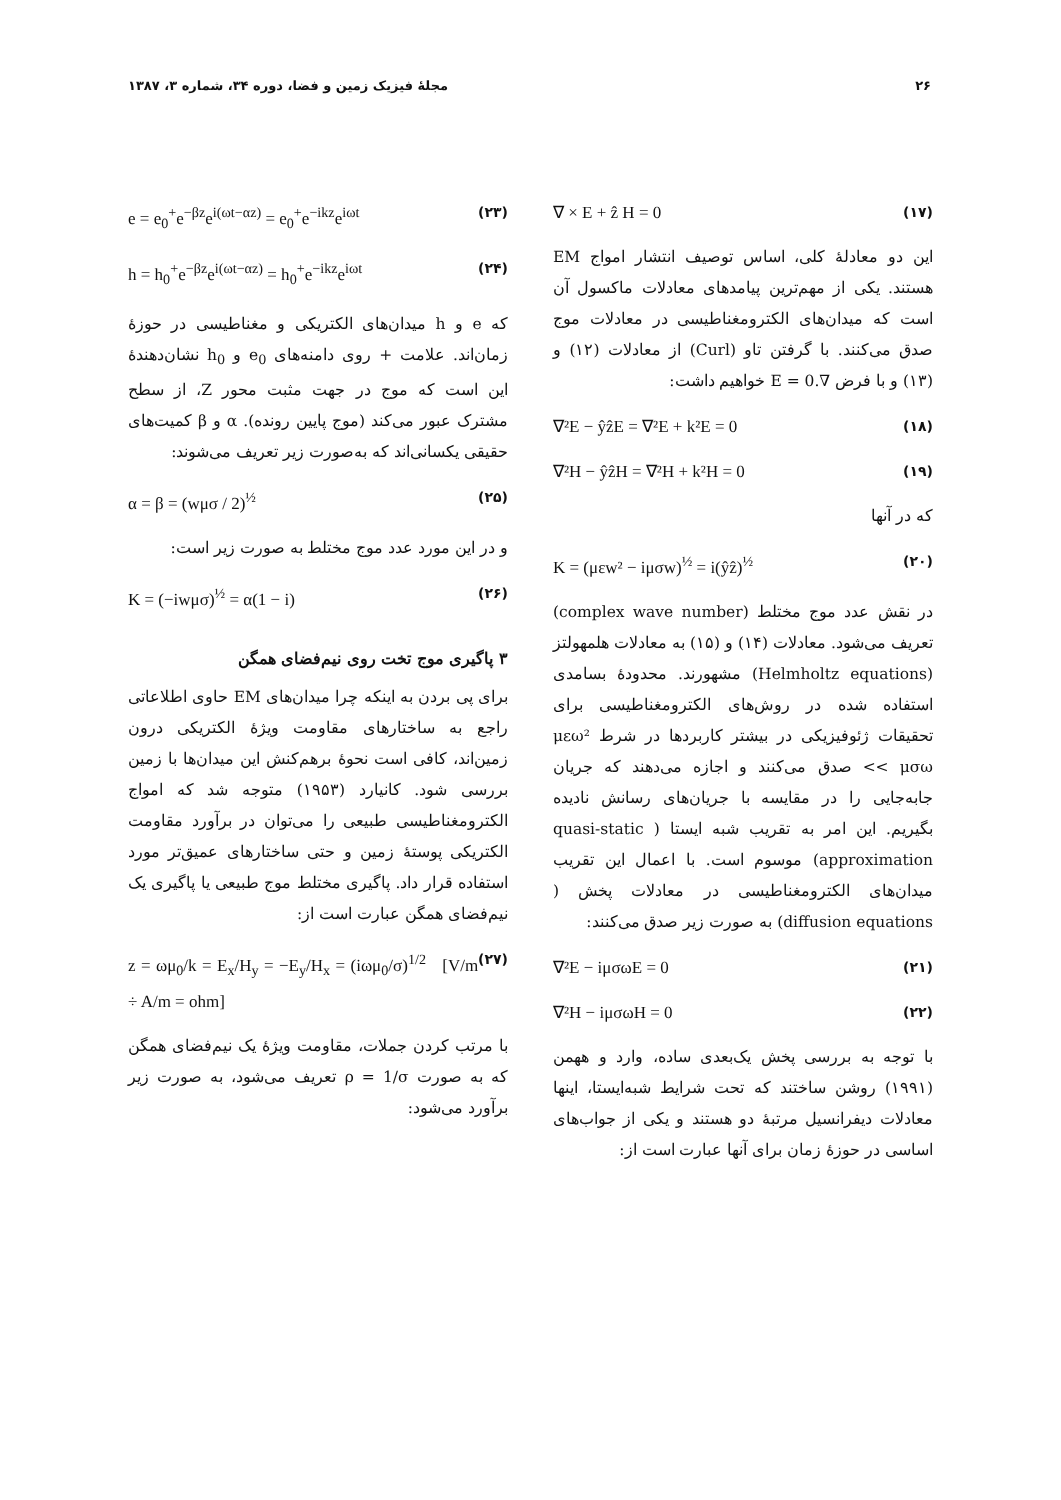۲۶ مجلهٔ فیزیک زمین و فضا، دوره ۳۴، شماره ۳، ۱۳۸۷
∇ × E + ẑ H = 0 (۱۷)
این دو معادلهٔ کلی، اساس توصیف انتشار امواج EM هستند. یکی از مهم‌ترین پیامدهای معادلات ماکسول آن است که میدان‌های الکترومغناطیسی در معادلات موج صدق می‌کنند. با گرفتن تاو (Curl) از معادلات (۱۲) و (۱۳) و با فرض ∇.E = 0 خواهیم داشت:
∇²E − ŷẑE = ∇²E + k²E = 0 (۱۸)
∇²H − ŷẑH = ∇²H + k²H = 0 (۱۹)
که در آنها
K = (μεw² − iμσw)<sup>½</sup> = i(ŷẑ)<sup>½</sup> (۲۰)
در نقش عدد موج مختلط (complex wave number) تعریف می‌شود. معادلات (۱۴) و (۱۵) به معادلات هلمهولتز (Helmholtz equations) مشهورند. محدودهٔ بسامدی استفاده شده در روش‌های الکترومغناطیسی برای تحقیقات ژئوفیزیکی در بیشتر کاربردها در شرط μεω² << μσω صدق می‌کنند و اجازه می‌دهند که جریان جابه‌جایی را در مقایسه با جریان‌های رسانش نادیده بگیریم. این امر به تقریب شبه ایستا ( quasi-static approximation) موسوم است. با اعمال این تقریب میدان‌های الکترومغناطیسی در معادلات پخش ( diffusion equations) به صورت زیر صدق می‌کنند:
∇²E − iμσωE = 0 (۲۱)
∇²H − iμσωH = 0 (۲۲)
با توجه به بررسی پخش یک‌بعدی ساده، وارد و ههمن (۱۹۹۱) روشن ساختند که تحت شرایط شبه‌ایستا، اینها معادلات دیفرانسیل مرتبهٔ دو هستند و یکی از جواب‌های اساسی در حوزهٔ زمان برای آنها عبارت است از:
e = e<sub>0</sub><sup>+</sup>e<sup>−βz</sup>e<sup>i(ωt−αz)</sup> = e<sub>0</sub><sup>+</sup>e<sup>−ikz</sup>e<sup>iωt</sup> (۲۳)
h = h<sub>0</sub><sup>+</sup>e<sup>−βz</sup>e<sup>i(ωt−αz)</sup> = h<sub>0</sub><sup>+</sup>e<sup>−ikz</sup>e<sup>iωt</sup> (۲۴)
که e و h میدان‌های الکتریکی و مغناطیسی در حوزهٔ زمان‌اند. علامت + روی دامنه‌های e<sub>0</sub> و h<sub>0</sub> نشان‌دهندهٔ این است که موج در جهت مثبت محور Z، از سطح مشترک عبور می‌کند (موج پایین رونده). α و β کمیت‌های حقیقی یکسانی‌اند که به‌صورت زیر تعریف می‌شوند:
α = β = (wμσ / 2)<sup>½</sup> (۲۵)
و در این مورد عدد موج مختلط به صورت زیر است:
K = (−iwμσ)<sup>½</sup> = α(1 − i) (۲۶)
۳ پاگیری موج تخت روی نیم‌فضای همگن
برای پی بردن به اینکه چرا میدان‌های EM حاوی اطلاعاتی راجع به ساختارهای مقاومت ویژهٔ الکتریکی درون زمین‌اند، کافی است نحوهٔ برهم‌کنش این میدان‌ها با زمین بررسی شود. کانیارد (۱۹۵۳) متوجه شد که امواج الکترومغناطیسی طبیعی را می‌توان در برآورد مقاومت الکتریکی پوستهٔ زمین و حتی ساختارهای عمیق‌تر مورد استفاده قرار داد. پاگیری مختلط موج طبیعی یا پاگیری یک نیم‌فضای همگن عبارت است از:
z = ωμ<sub>0</sub>/k = E<sub>x</sub>/H<sub>y</sub> = −E<sub>y</sub>/H<sub>x</sub> = (iωμ<sub>0</sub>/σ)<sup>1/2</sup> [V/m ÷ A/m = ohm] (۲۷)
با مرتب کردن جملات، مقاومت ویژهٔ یک نیم‌فضای همگن که به صورت ρ = 1/σ تعریف می‌شود، به صورت زیر برآورد می‌شود: